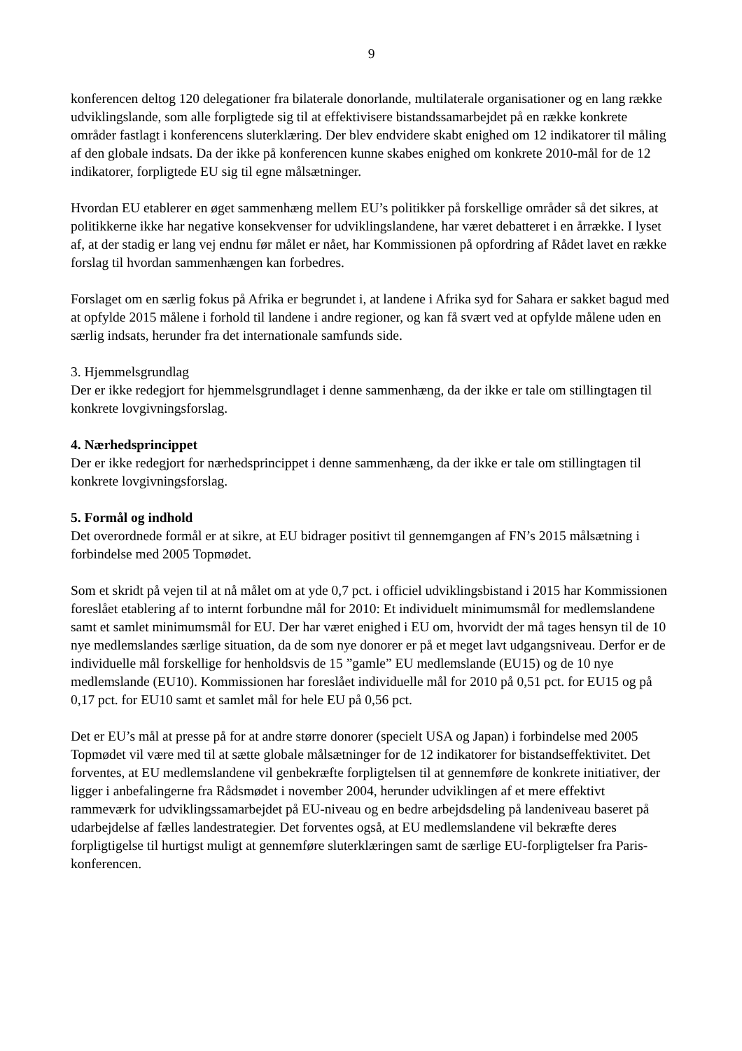9
konferencen deltog 120 delegationer fra bilaterale donorlande, multilaterale organisationer og en lang række udviklingslande, som alle forpligtede sig til at effektivisere bistandssamarbejdet på en række konkrete områder fastlagt i konferencens sluterklæring. Der blev endvidere skabt enighed om 12 indikatorer til måling af den globale indsats. Da der ikke på konferencen kunne skabes enighed om konkrete 2010-mål for de 12 indikatorer, forpligtede EU sig til egne målsætninger.
Hvordan EU etablerer en øget sammenhæng mellem EU’s politikker på forskellige områder så det sikres, at politikkerne ikke har negative konsekvenser for udviklingslandene, har været debatteret i en årrække. I lyset af, at der stadig er lang vej endnu før målet er nået, har Kommissionen på opfordring af Rådet lavet en række forslag til hvordan sammenhængen kan forbedres.
Forslaget om en særlig fokus på Afrika er begrundet i, at landene i Afrika syd for Sahara er sakket bagud med at opfylde 2015 målene i forhold til landene i andre regioner, og kan få svært ved at opfylde målene uden en særlig indsats, herunder fra det internationale samfunds side.
3. Hjemmelsgrundlag
Der er ikke redegjort for hjemmelsgrundlaget i denne sammenhæng, da der ikke er tale om stillingtagen til konkrete lovgivningsforslag.
4. Nærhedsprincippet
Der er ikke redegjort for nærhedsprincippet i denne sammenhæng, da der ikke er tale om stillingtagen til konkrete lovgivningsforslag.
5. Formål og indhold
Det overordnede formål er at sikre, at EU bidrager positivt til gennemgangen af FN’s 2015 målsætning i forbindelse med 2005 Topmødet.
Som et skridt på vejen til at nå målet om at yde 0,7 pct. i officiel udviklingsbistand i 2015 har Kommissionen foreslået etablering af to internt forbundne mål for 2010: Et individuelt minimumsmål for medlemslandene samt et samlet minimumsmål for EU. Der har været enighed i EU om, hvorvidt der må tages hensyn til de 10 nye medlemslandes særlige situation, da de som nye donorer er på et meget lavt udgangsniveau. Derfor er de individuelle mål forskellige for henholdsvis de 15 ”gamle” EU medlemslande (EU15) og de 10 nye medlemslande (EU10). Kommissionen har foreslået individuelle mål for 2010 på 0,51 pct. for EU15 og på 0,17 pct. for EU10 samt et samlet mål for hele EU på 0,56 pct.
Det er EU’s mål at presse på for at andre større donorer (specielt USA og Japan) i forbindelse med 2005 Topmødet vil være med til at sætte globale målsætninger for de 12 indikatorer for bistandseffektivitet. Det forventes, at EU medlemslandene vil genbekræfte forpligtelsen til at gennemføre de konkrete initiativer, der ligger i anbefalingerne fra Rådsmødet i november 2004, herunder udviklingen af et mere effektivt rammeværk for udviklingssamarbejdet på EU-niveau og en bedre arbejdsdeling på landeniveau baseret på udarbejdelse af fælles landestrategier. Det forventes også, at EU medlemslandene vil bekræfte deres forpligtigelse til hurtigst muligt at gennemføre sluterklæringen samt de særlige EU-forpligtelser fra Paris-konferencen.